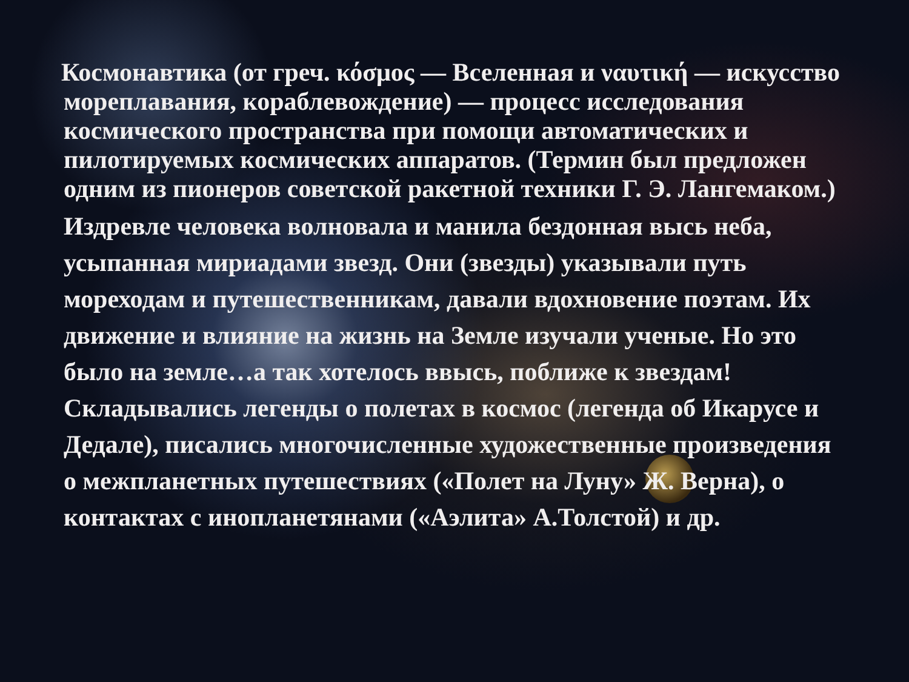Космонавтика (от греч. κόσμος — Вселенная и ναυτική — искусство мореплавания, кораблевождение) — процесс исследования космического пространства при помощи автоматических и пилотируемых космических аппаратов. (Термин был предложен одним из пионеров советской ракетной техники Г. Э. Лангемаком.)
Издревле человека волновала и манила бездонная высь неба, усыпанная мириадами звезд. Они (звезды) указывали путь мореходам и путешественникам, давали вдохновение поэтам. Их движение и влияние на жизнь на Земле изучали ученые. Но это было на земле…а так хотелось ввысь, поближе к звездам! Складывались легенды о полетах в космос (легенда об Икарусе и Дедале), писались многочисленные художественные произведения о межпланетных путешествиях («Полет на Луну» Ж. Верна), о контактах с инопланетянами («Аэлита» А.Толстой) и др.